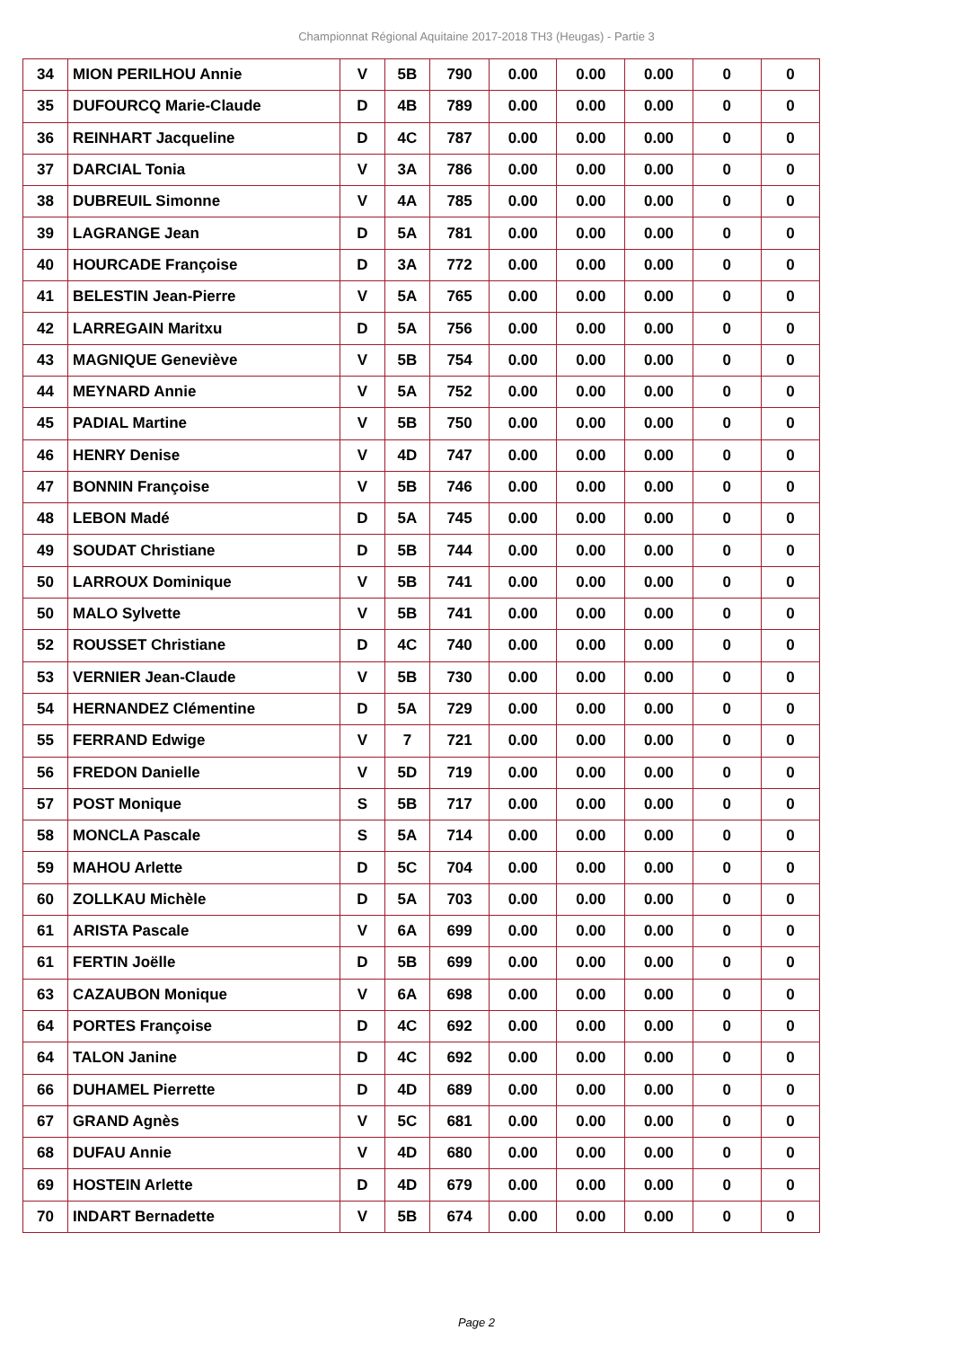Championnat Régional Aquitaine 2017-2018 TH3 (Heugas) - Partie 3
| 34 | MION PERILHOU Annie | V | 5B | 790 | 0.00 | 0.00 | 0.00 | 0 | 0 |
| 35 | DUFOURCQ Marie-Claude | D | 4B | 789 | 0.00 | 0.00 | 0.00 | 0 | 0 |
| 36 | REINHART Jacqueline | D | 4C | 787 | 0.00 | 0.00 | 0.00 | 0 | 0 |
| 37 | DARCIAL Tonia | V | 3A | 786 | 0.00 | 0.00 | 0.00 | 0 | 0 |
| 38 | DUBREUIL Simonne | V | 4A | 785 | 0.00 | 0.00 | 0.00 | 0 | 0 |
| 39 | LAGRANGE Jean | D | 5A | 781 | 0.00 | 0.00 | 0.00 | 0 | 0 |
| 40 | HOURCADE Françoise | D | 3A | 772 | 0.00 | 0.00 | 0.00 | 0 | 0 |
| 41 | BELESTIN Jean-Pierre | V | 5A | 765 | 0.00 | 0.00 | 0.00 | 0 | 0 |
| 42 | LARREGAIN Maritxu | D | 5A | 756 | 0.00 | 0.00 | 0.00 | 0 | 0 |
| 43 | MAGNIQUE Geneviève | V | 5B | 754 | 0.00 | 0.00 | 0.00 | 0 | 0 |
| 44 | MEYNARD Annie | V | 5A | 752 | 0.00 | 0.00 | 0.00 | 0 | 0 |
| 45 | PADIAL Martine | V | 5B | 750 | 0.00 | 0.00 | 0.00 | 0 | 0 |
| 46 | HENRY Denise | V | 4D | 747 | 0.00 | 0.00 | 0.00 | 0 | 0 |
| 47 | BONNIN Françoise | V | 5B | 746 | 0.00 | 0.00 | 0.00 | 0 | 0 |
| 48 | LEBON Madé | D | 5A | 745 | 0.00 | 0.00 | 0.00 | 0 | 0 |
| 49 | SOUDAT Christiane | D | 5B | 744 | 0.00 | 0.00 | 0.00 | 0 | 0 |
| 50 | LARROUX Dominique | V | 5B | 741 | 0.00 | 0.00 | 0.00 | 0 | 0 |
| 50 | MALO Sylvette | V | 5B | 741 | 0.00 | 0.00 | 0.00 | 0 | 0 |
| 52 | ROUSSET Christiane | D | 4C | 740 | 0.00 | 0.00 | 0.00 | 0 | 0 |
| 53 | VERNIER Jean-Claude | V | 5B | 730 | 0.00 | 0.00 | 0.00 | 0 | 0 |
| 54 | HERNANDEZ Clémentine | D | 5A | 729 | 0.00 | 0.00 | 0.00 | 0 | 0 |
| 55 | FERRAND Edwige | V | 7 | 721 | 0.00 | 0.00 | 0.00 | 0 | 0 |
| 56 | FREDON Danielle | V | 5D | 719 | 0.00 | 0.00 | 0.00 | 0 | 0 |
| 57 | POST Monique | S | 5B | 717 | 0.00 | 0.00 | 0.00 | 0 | 0 |
| 58 | MONCLA Pascale | S | 5A | 714 | 0.00 | 0.00 | 0.00 | 0 | 0 |
| 59 | MAHOU Arlette | D | 5C | 704 | 0.00 | 0.00 | 0.00 | 0 | 0 |
| 60 | ZOLLKAU Michèle | D | 5A | 703 | 0.00 | 0.00 | 0.00 | 0 | 0 |
| 61 | ARISTA Pascale | V | 6A | 699 | 0.00 | 0.00 | 0.00 | 0 | 0 |
| 61 | FERTIN Joëlle | D | 5B | 699 | 0.00 | 0.00 | 0.00 | 0 | 0 |
| 63 | CAZAUBON Monique | V | 6A | 698 | 0.00 | 0.00 | 0.00 | 0 | 0 |
| 64 | PORTES Françoise | D | 4C | 692 | 0.00 | 0.00 | 0.00 | 0 | 0 |
| 64 | TALON Janine | D | 4C | 692 | 0.00 | 0.00 | 0.00 | 0 | 0 |
| 66 | DUHAMEL Pierrette | D | 4D | 689 | 0.00 | 0.00 | 0.00 | 0 | 0 |
| 67 | GRAND Agnès | V | 5C | 681 | 0.00 | 0.00 | 0.00 | 0 | 0 |
| 68 | DUFAU Annie | V | 4D | 680 | 0.00 | 0.00 | 0.00 | 0 | 0 |
| 69 | HOSTEIN Arlette | D | 4D | 679 | 0.00 | 0.00 | 0.00 | 0 | 0 |
| 70 | INDART Bernadette | V | 5B | 674 | 0.00 | 0.00 | 0.00 | 0 | 0 |
Page 2